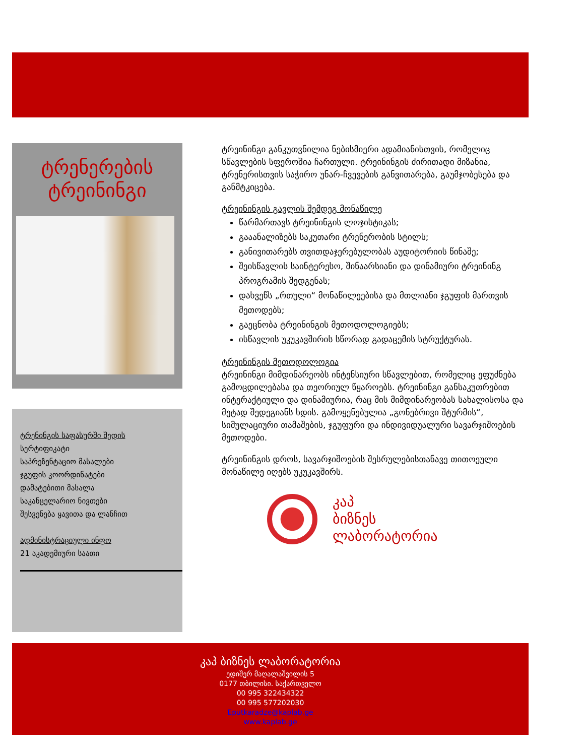ტრენერების ტრეინინგი
ტრენინგის საფასურში შედის
სერტიფიკატი
საპრეზენტაციო მასალები
ჯგუფის კოორდინატები
დამატებითი მასალა
საკანცელარიო ნივთები
შესვენება ყავითა და ლანჩით
ადმინისტრაციული ინფო
21 აკადემიური საათი
ტრეინინგი განკუთვნილია ნებისმიერი ადამიანისთვის, რომელიც სწავლების სფეროშია ჩართული. ტრეინინგის ძირითადი მიზანია, ტრენერისთვის საჭირო უნარ-ჩვევების განვითარება, გაუმჯობესება და განმტკიცება.
ტრეინინგის გავლის შემდეგ მონაწილე
წარმართავს ტრეინინგის ლოჯისტიკას;
გააანალიზებს საკუთარი ტრენერობის სტილს;
განივითარებს თვითდაჯერებულობას აუდიტორიის წინაშე;
შეისწავლის საინტერესო, შინაარსიანი და დინამიური ტრეინინგ პროგრამის შედგენას;
დახვეწს „რთული“ მონაწილეებისა და მთლიანი ჯგუფის მართვის მეთოდებს;
გაეცნობა ტრეინინგის მეთოდოლოგიებს;
ისწავლის უკუკავშირის სწორად გადაცემის სტრუქტურას.
ტრეინინგის მეთოდოლოგია
ტრეინინგი მიმდინარეობს ინტენსიური სწავლებით, რომელიც ეფუძნება გამოცდილებასა და თეორიულ წყაროებს. ტრეინინგი განსაკუთრებით ინტერაქტიული და დინამიურია, რაც მის მიმდინარეობას სახალისოსა და მეტად შედეგიანს ხდის. გამოყენებულია „გონებრივი შტურმის“, სიმულაციური თამაშების, ჯგუფური და ინდივიდუალური სავარჯიშოების მეთოდები.
ტრეინინგის დროს, სავარჯიშოების შესრულებისთანავე თითოეული მონაწილე იღებს უკუკავშირს.
კაპ
ბიზნეს
ლაბორატორია
კაპ ბიზნეს ლაბორატორია
ედიშერ მაღალაშვილის 5
0177 თბილისი. საქართველო
00 995 322434322
00 995 577202030
Eputkaradze@kaplab.ge
www.kaplab.ge